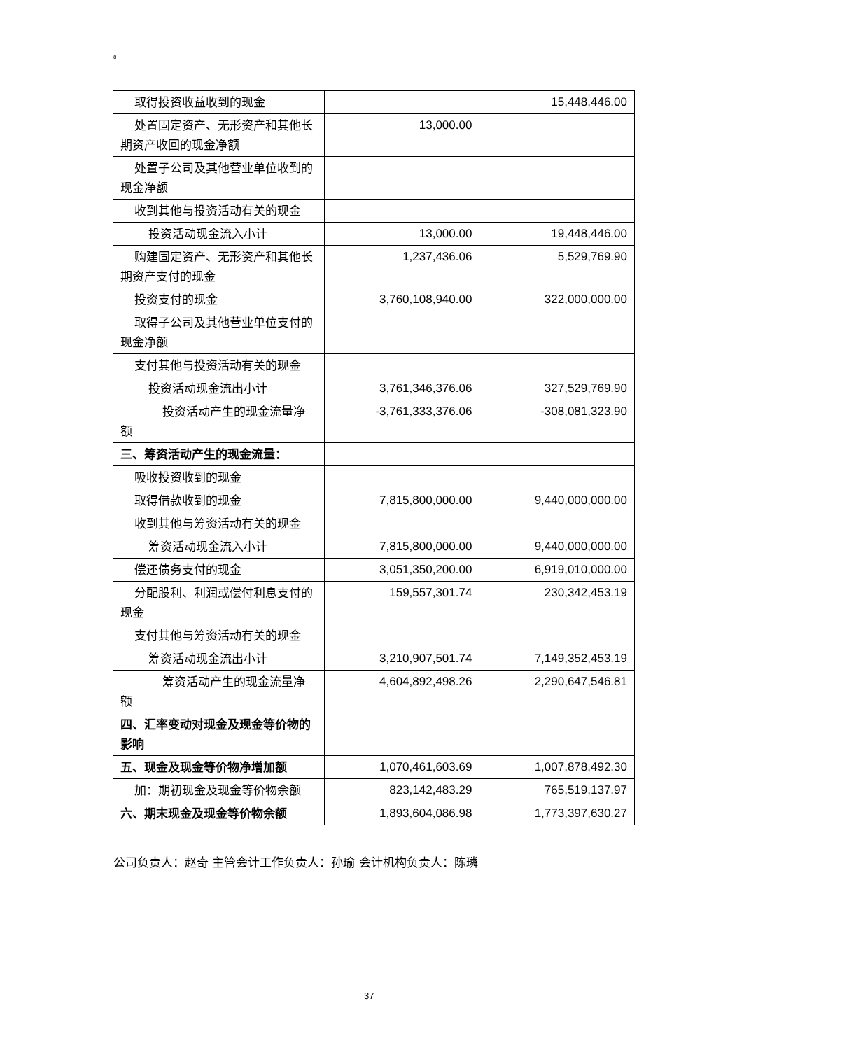8
| 取得投资收益收到的现金 | | 15,448,446.00 |
| 处置固定资产、无形资产和其他长期资产收回的现金净额 | 13,000.00 | |
| 处置子公司及其他营业单位收到的现金净额 | | |
| 收到其他与投资活动有关的现金 | | |
| 投资活动现金流入小计 | 13,000.00 | 19,448,446.00 |
| 购建固定资产、无形资产和其他长期资产支付的现金 | 1,237,436.06 | 5,529,769.90 |
| 投资支付的现金 | 3,760,108,940.00 | 322,000,000.00 |
| 取得子公司及其他营业单位支付的现金净额 | | |
| 支付其他与投资活动有关的现金 | | |
| 投资活动现金流出小计 | 3,761,346,376.06 | 327,529,769.90 |
| 投资活动产生的现金流量净额 | -3,761,333,376.06 | -308,081,323.90 |
| 三、筹资活动产生的现金流量： | | |
| 吸收投资收到的现金 | | |
| 取得借款收到的现金 | 7,815,800,000.00 | 9,440,000,000.00 |
| 收到其他与筹资活动有关的现金 | | |
| 筹资活动现金流入小计 | 7,815,800,000.00 | 9,440,000,000.00 |
| 偿还债务支付的现金 | 3,051,350,200.00 | 6,919,010,000.00 |
| 分配股利、利润或偿付利息支付的现金 | 159,557,301.74 | 230,342,453.19 |
| 支付其他与筹资活动有关的现金 | | |
| 筹资活动现金流出小计 | 3,210,907,501.74 | 7,149,352,453.19 |
| 筹资活动产生的现金流量净额 | 4,604,892,498.26 | 2,290,647,546.81 |
| 四、汇率变动对现金及现金等价物的影响 | | |
| 五、现金及现金等价物净增加额 | 1,070,461,603.69 | 1,007,878,492.30 |
| 加：期初现金及现金等价物余额 | 823,142,483.29 | 765,519,137.97 |
| 六、期末现金及现金等价物余额 | 1,893,604,086.98 | 1,773,397,630.27 |
公司负责人：赵奇 主管会计工作负责人：孙瑜 会计机构负责人：陈璘
37